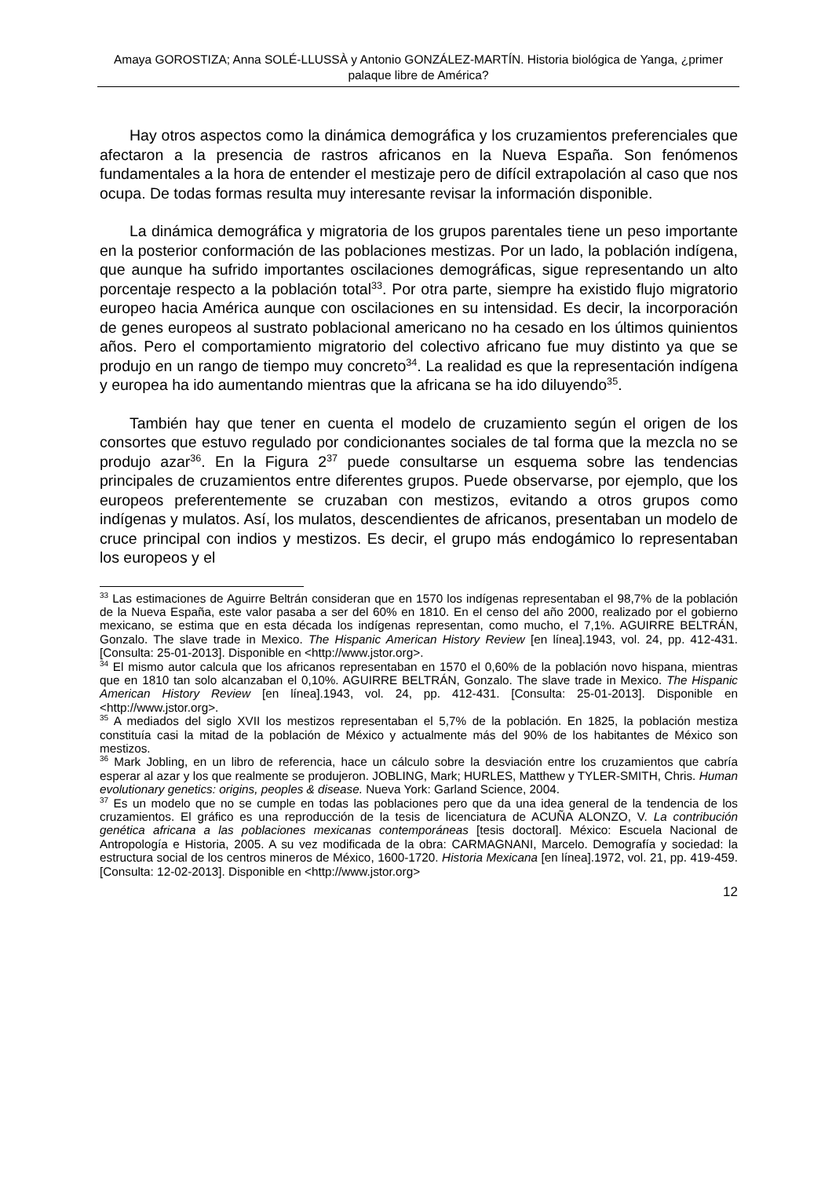Amaya GOROSTIZA; Anna SOLÉ-LLUSSÀ y Antonio GONZÁLEZ-MARTÍN. Historia biológica de Yanga, ¿primer palaque libre de América?
Hay otros aspectos como la dinámica demográfica y los cruzamientos preferenciales que afectaron a la presencia de rastros africanos en la Nueva España. Son fenómenos fundamentales a la hora de entender el mestizaje pero de difícil extrapolación al caso que nos ocupa. De todas formas resulta muy interesante revisar la información disponible.
La dinámica demográfica y migratoria de los grupos parentales tiene un peso importante en la posterior conformación de las poblaciones mestizas. Por un lado, la población indígena, que aunque ha sufrido importantes oscilaciones demográficas, sigue representando un alto porcentaje respecto a la población total<sup>33</sup>. Por otra parte, siempre ha existido flujo migratorio europeo hacia América aunque con oscilaciones en su intensidad. Es decir, la incorporación de genes europeos al sustrato poblacional americano no ha cesado en los últimos quinientos años. Pero el comportamiento migratorio del colectivo africano fue muy distinto ya que se produjo en un rango de tiempo muy concreto<sup>34</sup>. La realidad es que la representación indígena y europea ha ido aumentando mientras que la africana se ha ido diluyendo<sup>35</sup>.
También hay que tener en cuenta el modelo de cruzamiento según el origen de los consortes que estuvo regulado por condicionantes sociales de tal forma que la mezcla no se produjo azar<sup>36</sup>. En la Figura 2<sup>37</sup> puede consultarse un esquema sobre las tendencias principales de cruzamientos entre diferentes grupos. Puede observarse, por ejemplo, que los europeos preferentemente se cruzaban con mestizos, evitando a otros grupos como indígenas y mulatos. Así, los mulatos, descendientes de africanos, presentaban un modelo de cruce principal con indios y mestizos. Es decir, el grupo más endogámico lo representaban los europeos y el
<sup>33</sup> Las estimaciones de Aguirre Beltrán consideran que en 1570 los indígenas representaban el 98,7% de la población de la Nueva España, este valor pasaba a ser del 60% en 1810. En el censo del año 2000, realizado por el gobierno mexicano, se estima que en esta década los indígenas representan, como mucho, el 7,1%. AGUIRRE BELTRÁN, Gonzalo. The slave trade in Mexico. The Hispanic American History Review [en línea].1943, vol. 24, pp. 412-431. [Consulta: 25-01-2013]. Disponible en <http://www.jstor.org>.
<sup>34</sup> El mismo autor calcula que los africanos representaban en 1570 el 0,60% de la población novo hispana, mientras que en 1810 tan solo alcanzaban el 0,10%. AGUIRRE BELTRÁN, Gonzalo. The slave trade in Mexico. The Hispanic American History Review [en línea].1943, vol. 24, pp. 412-431. [Consulta: 25-01-2013]. Disponible en <http://www.jstor.org>.
<sup>35</sup> A mediados del siglo XVII los mestizos representaban el 5,7% de la población. En 1825, la población mestiza constituía casi la mitad de la población de México y actualmente más del 90% de los habitantes de México son mestizos.
<sup>36</sup> Mark Jobling, en un libro de referencia, hace un cálculo sobre la desviación entre los cruzamientos que cabría esperar al azar y los que realmente se produjeron. JOBLING, Mark; HURLES, Matthew y TYLER-SMITH, Chris. Human evolutionary genetics: origins, peoples & disease. Nueva York: Garland Science, 2004.
<sup>37</sup> Es un modelo que no se cumple en todas las poblaciones pero que da una idea general de la tendencia de los cruzamientos. El gráfico es una reproducción de la tesis de licenciatura de ACUÑA ALONZO, V. La contribución genética africana a las poblaciones mexicanas contemporáneas [tesis doctoral]. México: Escuela Nacional de Antropología e Historia, 2005. A su vez modificada de la obra: CARMAGNANI, Marcelo. Demografía y sociedad: la estructura social de los centros mineros de México, 1600-1720. Historia Mexicana [en línea].1972, vol. 21, pp. 419-459. [Consulta: 12-02-2013]. Disponible en <http://www.jstor.org>
12